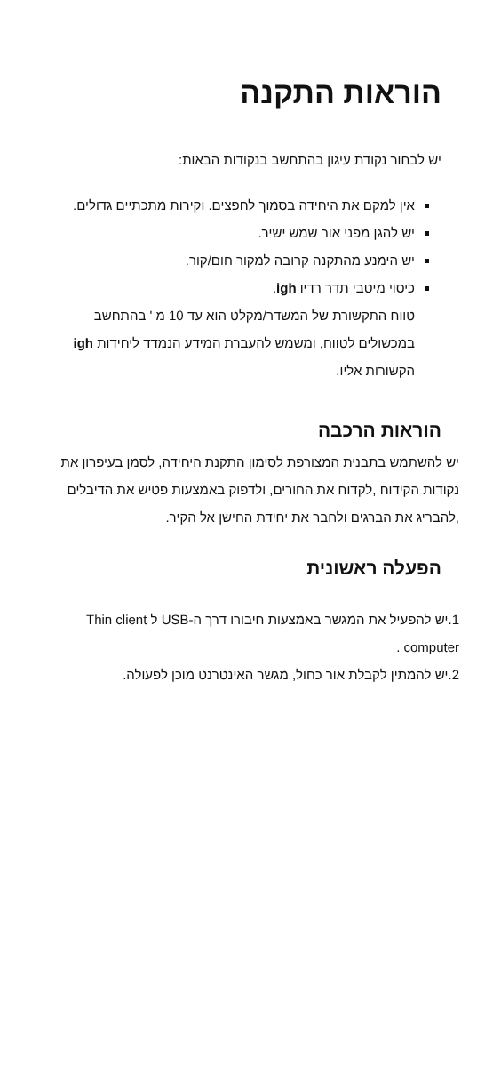הוראות התקנה
יש לבחור נקודת עיגון בהתחשב בנקודות הבאות:
אין למקם את היחידה בסמוך לחפצים. וקירות מתכתיים גדולים.
יש להגן מפני אור שמש ישיר.
יש הימנע מהתקנה קרובה למקור חום/קור.
כיסוי מיטבי תדר רדיו igh.
טווח התקשורת של המשדר/מקלט הוא עד 10 מ ' בהתחשב במכשולים לטווח, ומשמש להעברת המידע הנמדד ליחידות igh הקשורות אליו.
הוראות הרכבה
יש להשתמש בתבנית המצורפת לסימון התקנת היחידה, לסמן בעיפרון את נקודות הקידוח ,לקדוח את החורים, ולדפוק באמצעות פטיש את הדיבלים ,להבריג את הברגים ולחבר את יחידת החישן אל הקיר.
הפעלה ראשונית
1.יש להפעיל את המגשר באמצעות חיבורו דרך ה-USB ל Thin client computer .
2.יש להמתין לקבלת אור כחול, מגשר האינטרנט מוכן לפעולה.